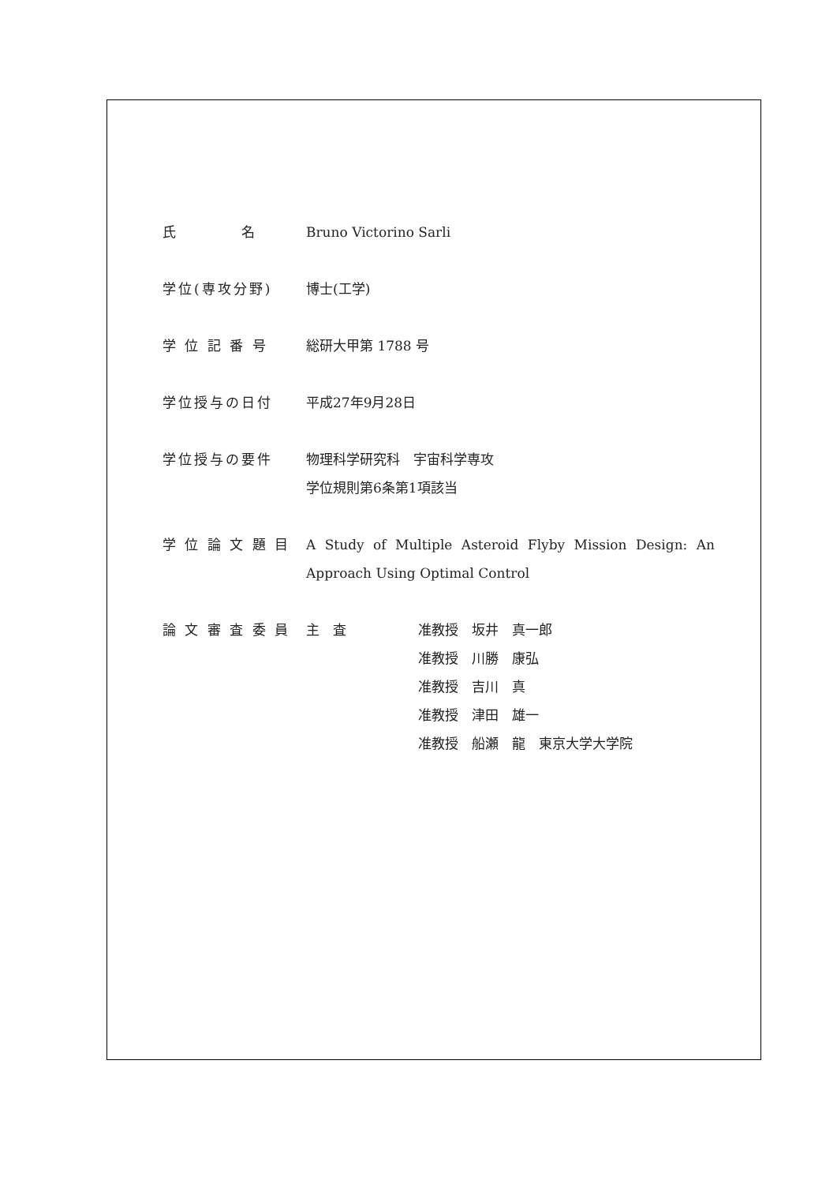氏　　　　名 Bruno Victorino Sarli
学位(専攻分野) 博士(工学)
学 位 記 番 号 総研大甲第 1788 号
学位授与の日付 平成27年9月28日
学位授与の要件 物理科学研究科　宇宙科学専攻
学位規則第6条第1項該当
学 位 論 文 題 目
A Study of Multiple Asteroid Flyby Mission Design: An Approach Using Optimal Control
論 文 審 査 委 員
主　査 准教授　坂井　真一郎
准教授　川勝　康弘
准教授　吉川　真
准教授　津田　雄一
准教授　船瀬　龍　東京大学大学院